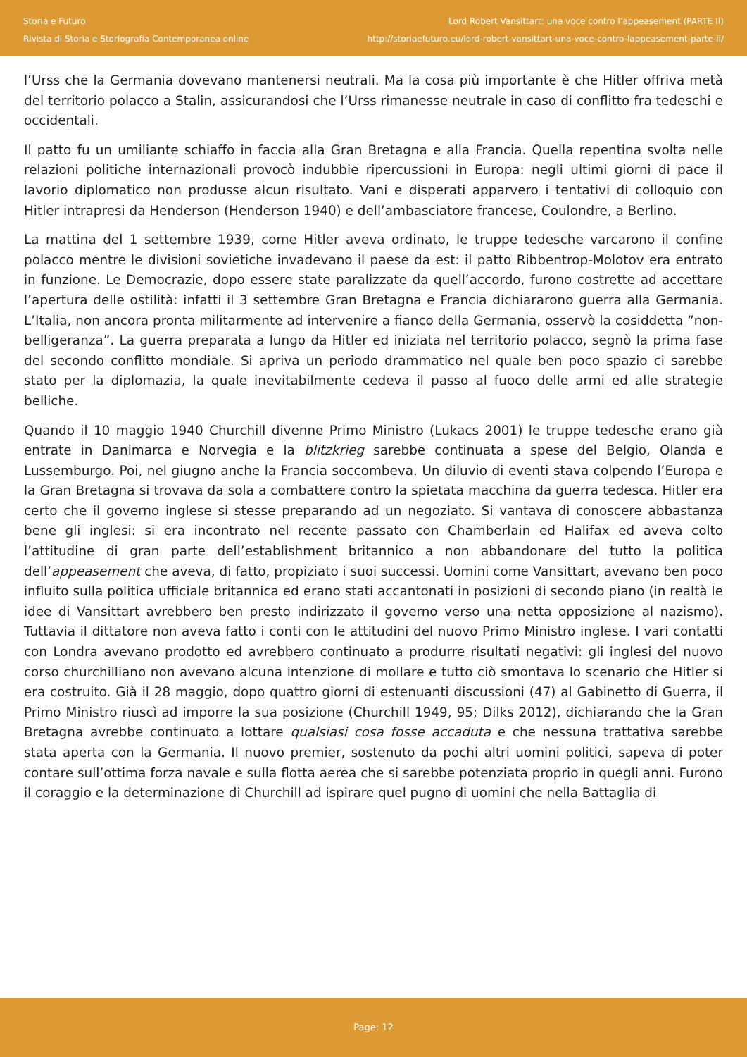Storia e Futuro
Rivista di Storia e Storiografia Contemporanea online
Lord Robert Vansittart: una voce contro l’appeasement (PARTE II)
http://storiaefuturo.eu/lord-robert-vansittart-una-voce-contro-lappeasement-parte-ii/
l’Urss che la Germania dovevano mantenersi neutrali. Ma la cosa più importante è che Hitler offriva metà del territorio polacco a Stalin, assicurandosi che l’Urss rimanesse neutrale in caso di conflitto fra tedeschi e occidentali.
Il patto fu un umiliante schiaffo in faccia alla Gran Bretagna e alla Francia. Quella repentina svolta nelle relazioni politiche internazionali provocò indubbie ripercussioni in Europa: negli ultimi giorni di pace il lavorio diplomatico non produsse alcun risultato. Vani e disperati apparvero i tentativi di colloquio con Hitler intrapresi da Henderson (Henderson 1940) e dell’ambasciatore francese, Coulondre, a Berlino.
La mattina del 1 settembre 1939, come Hitler aveva ordinato, le truppe tedesche varcarono il confine polacco mentre le divisioni sovietiche invadevano il paese da est: il patto Ribbentrop-Molotov era entrato in funzione. Le Democrazie, dopo essere state paralizzate da quell’accordo, furono costrette ad accettare l’apertura delle ostilità: infatti il 3 settembre Gran Bretagna e Francia dichiararono guerra alla Germania. L’Italia, non ancora pronta militarmente ad intervenire a fianco della Germania, osservò la cosiddetta ”non-belligeranza”. La guerra preparata a lungo da Hitler ed iniziata nel territorio polacco, segnò la prima fase del secondo conflitto mondiale. Si apriva un periodo drammatico nel quale ben poco spazio ci sarebbe stato per la diplomazia, la quale inevitabilmente cedeva il passo al fuoco delle armi ed alle strategie belliche.
Quando il 10 maggio 1940 Churchill divenne Primo Ministro (Lukacs 2001) le truppe tedesche erano già entrate in Danimarca e Norvegia e la blitzkrieg sarebbe continuata a spese del Belgio, Olanda e Lussemburgo. Poi, nel giugno anche la Francia soccombeva. Un diluvio di eventi stava colpendo l’Europa e la Gran Bretagna si trovava da sola a combattere contro la spietata macchina da guerra tedesca. Hitler era certo che il governo inglese si stesse preparando ad un negoziato. Si vantava di conoscere abbastanza bene gli inglesi: si era incontrato nel recente passato con Chamberlain ed Halifax ed aveva colto l’attitudine di gran parte dell’establishment britannico a non abbandonare del tutto la politica dell’appeasement che aveva, di fatto, propiziato i suoi successi. Uomini come Vansittart, avevano ben poco influito sulla politica ufficiale britannica ed erano stati accantonati in posizioni di secondo piano (in realtà le idee di Vansittart avrebbero ben presto indirizzato il governo verso una netta opposizione al nazismo). Tuttavia il dittatore non aveva fatto i conti con le attitudini del nuovo Primo Ministro inglese. I vari contatti con Londra avevano prodotto ed avrebbero continuato a produrre risultati negativi: gli inglesi del nuovo corso churchilliano non avevano alcuna intenzione di mollare e tutto ciò smontava lo scenario che Hitler si era costruito. Già il 28 maggio, dopo quattro giorni di estenuanti discussioni (47) al Gabinetto di Guerra, il Primo Ministro riuscì ad imporre la sua posizione (Churchill 1949, 95; Dilks 2012), dichiarando che la Gran Bretagna avrebbe continuato a lottare qualsiasi cosa fosse accaduta e che nessuna trattativa sarebbe stata aperta con la Germania. Il nuovo premier, sostenuto da pochi altri uomini politici, sapeva di poter contare sull’ottima forza navale e sulla flotta aerea che si sarebbe potenziata proprio in quegli anni. Furono il coraggio e la determinazione di Churchill ad ispirare quel pugno di uomini che nella Battaglia di
Page: 12